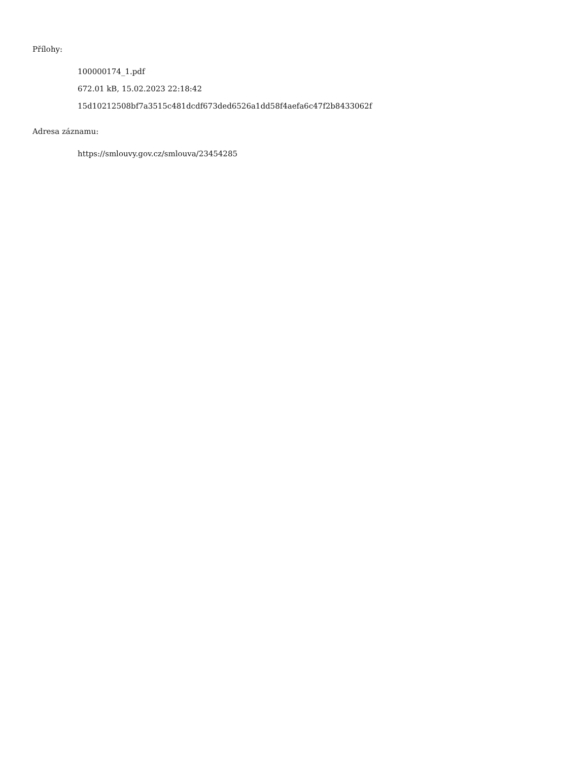Přílohy:
100000174_1.pdf
672.01 kB, 15.02.2023 22:18:42
15d10212508bf7a3515c481dcdf673ded6526a1dd58f4aefa6c47f2b8433062f
Adresa záznamu:
https://smlouvy.gov.cz/smlouva/23454285